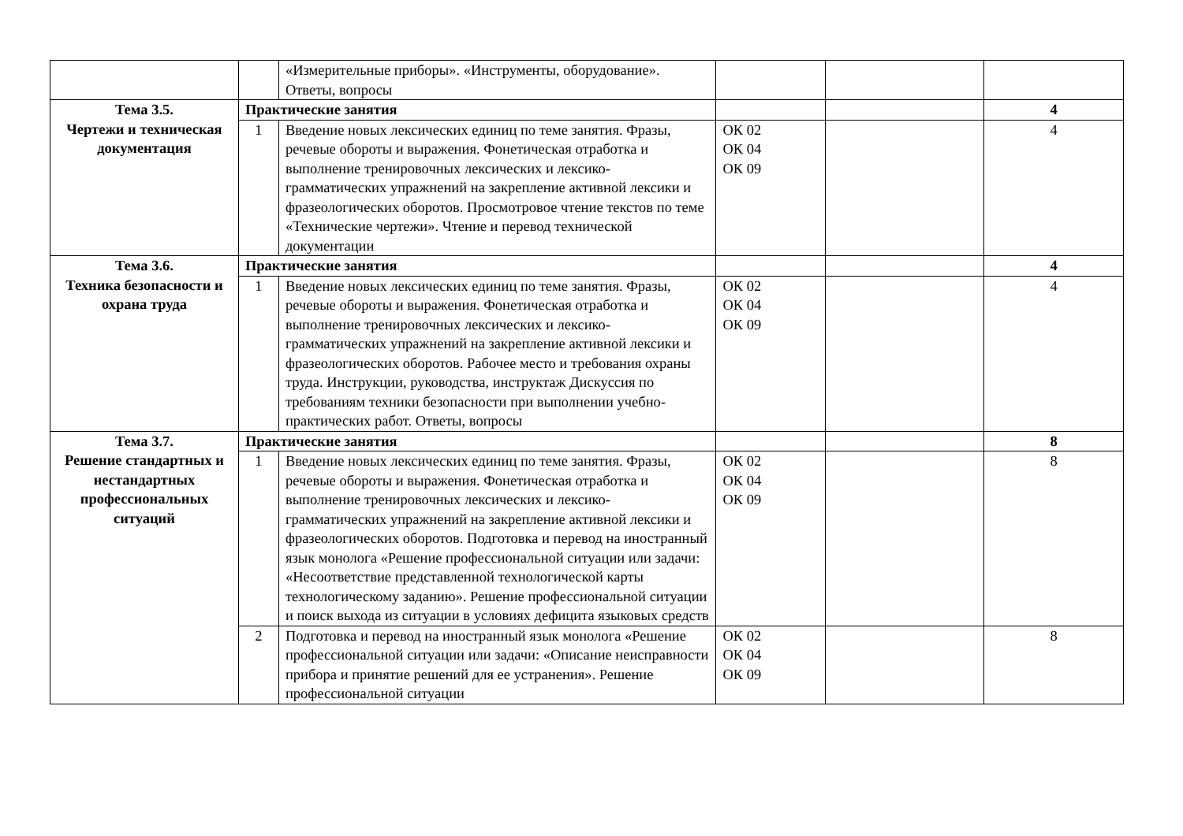| | | «Измерительные приборы». «Инструменты, оборудование». Ответы, вопросы | | | |
| Тема 3.5. Чертежи и техническая документация | Практические занятия | | | | 4 |
| | 1 | Введение новых лексических единиц по теме занятия. Фразы, речевые обороты и выражения. Фонетическая отработка и выполнение тренировочных лексических и лексико-грамматических упражнений на закрепление активной лексики и фразеологических оборотов. Просмотровое чтение текстов по теме «Технические чертежи». Чтение и перевод технической документации | ОК 02 ОК 04 ОК 09 | | 4 |
| Тема 3.6. Техника безопасности и охрана труда | Практические занятия | | | | 4 |
| | 1 | Введение новых лексических единиц по теме занятия. Фразы, речевые обороты и выражения. Фонетическая отработка и выполнение тренировочных лексических и лексико-грамматических упражнений на закрепление активной лексики и фразеологических оборотов. Рабочее место и требования охраны труда. Инструкции, руководства, инструктаж Дискуссия по требованиям техники безопасности при выполнении учебно-практических работ. Ответы, вопросы | ОК 02 ОК 04 ОК 09 | | 4 |
| Тема 3.7. Решение стандартных и нестандартных профессиональных ситуаций | Практические занятия | | | | 8 |
| | 1 | Введение новых лексических единиц по теме занятия. Фразы, речевые обороты и выражения. Фонетическая отработка и выполнение тренировочных лексических и лексико-грамматических упражнений на закрепление активной лексики и фразеологических оборотов. Подготовка и перевод на иностранный язык монолога «Решение профессиональной ситуации или задачи: «Несоответствие представленной технологической карты технологическому заданию». Решение профессиональной ситуации и поиск выхода из ситуации в условиях дефицита языковых средств | ОК 02 ОК 04 ОК 09 | | 8 |
| | 2 | Подготовка и перевод на иностранный язык монолога «Решение профессиональной ситуации или задачи: «Описание неисправности прибора и принятие решений для ее устранения». Решение профессиональной ситуации | ОК 02 ОК 04 ОК 09 | | 8 |